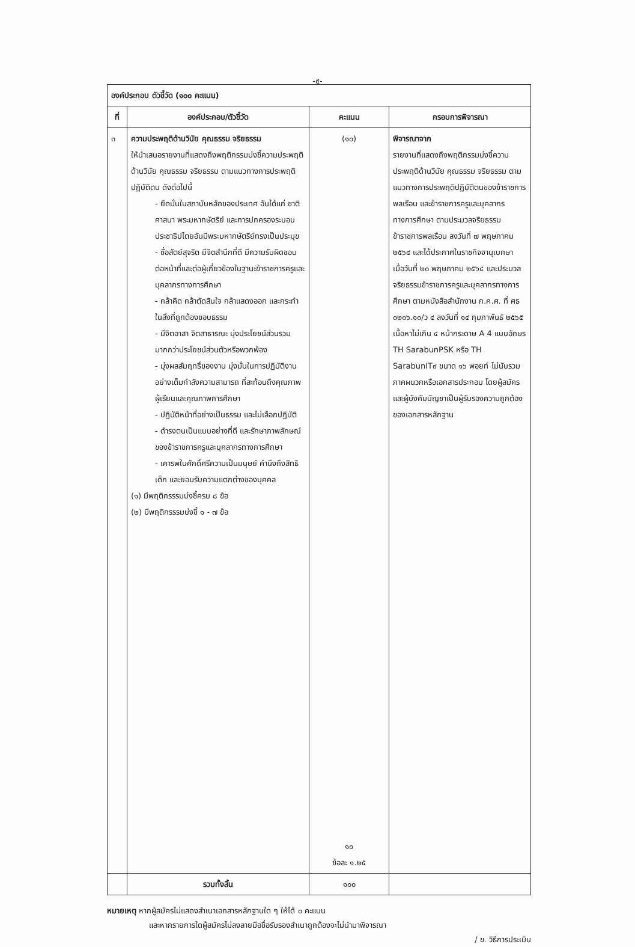-๕-
| องค์ประกอบ ตัวชี้วัด (๑๐๐ คะแนน) | | | |
| --- | --- | --- | --- |
| ที่ | องค์ประกอบ/ตัวชี้วัด | คะแนน | กรอบการพิจารณา |
| ๓ | ความประพฤติด้านวินัย คุณธรรม จริยธรรม ให้นำเสนอรายงานที่แสดงถึงพฤติกรรมบ่งชี้ความประพฤติด้านวินัย คุณธรรม จริยธรรม ตามแนวทางการประพฤติปฏิบัติตน ดังต่อไปนี้ - ยึดมั่นในสถาบันหลักของประเทศ อันได้แก่ ชาติ ศาสนา พระมหากษัตริย์ และการปกครองระบอบประชาธิปไตยอันมีพระมหากษัตริย์ทรงเป็นประมุข - ซื่อสัตย์สุจริต มีจิตสำนึกที่ดี มีความรับผิดชอบต่อหน้าที่และต่อผู้เกี่ยวข้องในฐานะข้าราชการครูและบุคลากรทางการศึกษา - กล้าคิด กล้าตัดสินใจ กล้าแสดงออก และกระทำในสิ่งที่ถูกต้องชอบธรรม - มีจิตอาสา จิตสาธารณะ มุ่งประโยชน์ส่วนรวมมากกว่าประโยชน์ส่วนตัวหรือพวกพ้อง - มุ่งผลสัมฤทธิ์ของงาน มุ่งมั่นในการปฏิบัติงานอย่างเต็มกำลังความสามารถ ที่สะท้อนถึงคุณภาพผู้เรียนและคุณภาพการศึกษา - ปฏิบัติหน้าที่อย่างเป็นธรรม และไม่เลือกปฏิบัติ - ดำรงตนเป็นแบบอย่างที่ดี และรักษาภาพลักษณ์ของข้าราชการครูและบุคลากรทางการศึกษา - เคารพในศักดิ์ศรีความเป็นมนุษย์ คำนึงถึงสิทธิเด็ก และยอมรับความแตกต่างของบุคคล (๑) มีพฤติกรรรมบ่งชี้ครบ ๘ ข้อ (๒) มีพฤติกรรรมบ่งชี้ ๑ - ๗ ข้อ | (๑๐) ๑๐ ข้อละ ๑.๒๕ | พิจารณาจาก รายงานที่แสดงถึงพฤติกรรมบ่งชี้ความประพฤติด้านวินัย คุณธรรม จริยธรรม ตามแนวทางการประพฤติปฏิบัติตนของข้าราชการพลเรือน และข้าราชการครูและบุคลากรทางการศึกษา ตามประมวลจริยธรรมข้าราชการพลเรือน ลงวันที่ ๗ พฤษภาคม ๒๕๖๔ และได้ประกาศในราชกิจจานุเบกษา เมื่อวันที่ ๒๐ พฤษภาคม ๒๕๖๔ และประมวลจริยธรรมข้าราชการครูและบุคลากรทางการศึกษา ตามหนังสือสำนักงาน ก.ค.ศ. ที่ ศธ ๐๒๐๖.๑๐/ว ๔ ลงวันที่ ๑๔ กุมภาพันธ์ ๒๕๖๕ เนื้อหาไม่เกิน ๔ หน้ากระดาษ A 4 แบบอักษร TH SarabunPSK หรือ TH SarabunIT๙ ขนาด ๑๖ พอยท์ ไม่นับรวมภาคผนวกหรือเอกสารประกอบ โดยผู้สมัครและผู้บังคับบัญชาเป็นผู้รับรองความถูกต้องของเอกสารหลักฐาน |
| | รวมทั้งสิ้น | ๑๐๐ | |
หมายเหตุ หากผู้สมัครไม่แสดงสำเนาเอกสารหลักฐานใด ๆ ให้ได้ ๐ คะแนน
และหากรายการใดผู้สมัครไม่ลงลายมือชื่อรับรองสำเนาถูกต้องจะไม่นำมาพิจารณา
/ ข. วิธีการประเมิน